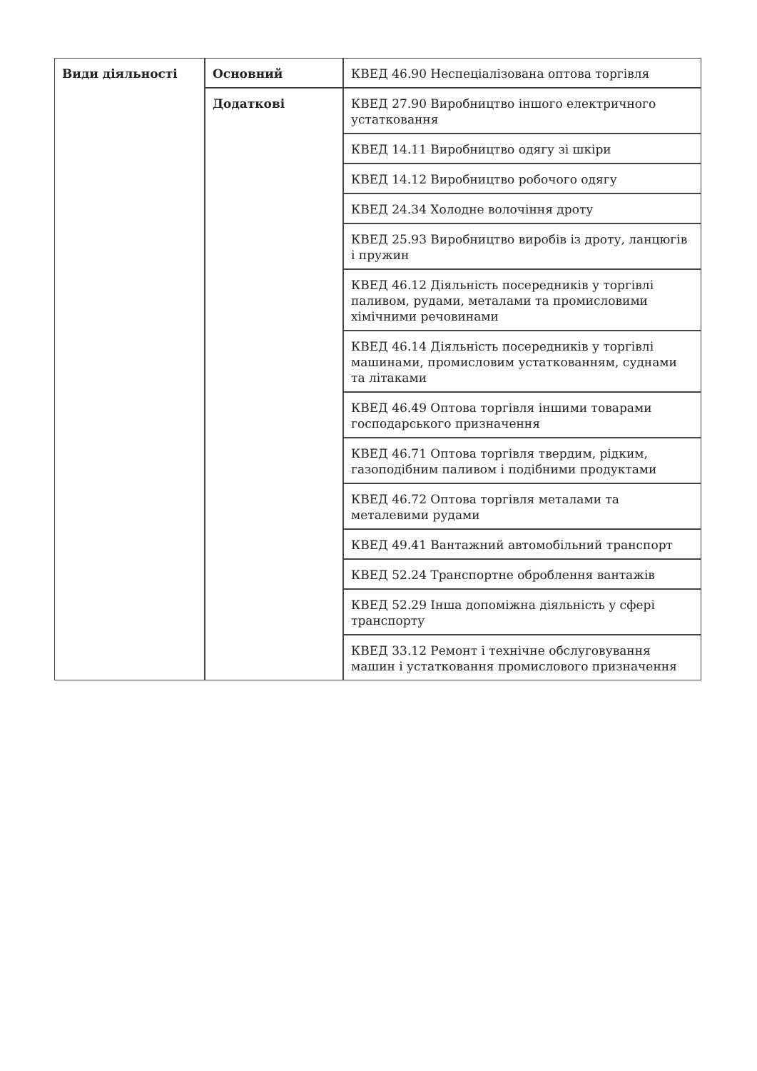| Види діяльності | Основний | КВЕД 46.90 Неспеціалізована оптова торгівля |
| | Додаткові | КВЕД 27.90 Виробництво іншого електричного устатковання |
| | | КВЕД 14.11 Виробництво одягу зі шкіри |
| | | КВЕД 14.12 Виробництво робочого одягу |
| | | КВЕД 24.34 Холодне волочіння дроту |
| | | КВЕД 25.93 Виробництво виробів із дроту, ланцюгів і пружин |
| | | КВЕД 46.12 Діяльність посередників у торгівлі паливом, рудами, металами та промисловими хімічними речовинами |
| | | КВЕД 46.14 Діяльність посередників у торгівлі машинами, промисловим устаткованням, суднами та літаками |
| | | КВЕД 46.49 Оптова торгівля іншими товарами господарського призначення |
| | | КВЕД 46.71 Оптова торгівля твердим, рідким, газоподібним паливом і подібними продуктами |
| | | КВЕД 46.72 Оптова торгівля металами та металевими рудами |
| | | КВЕД 49.41 Вантажний автомобільний транспорт |
| | | КВЕД 52.24 Транспортне оброблення вантажів |
| | | КВЕД 52.29 Інша допоміжна діяльність у сфері транспорту |
| | | КВЕД 33.12 Ремонт і технічне обслуговування машин і устатковання промислового призначення |